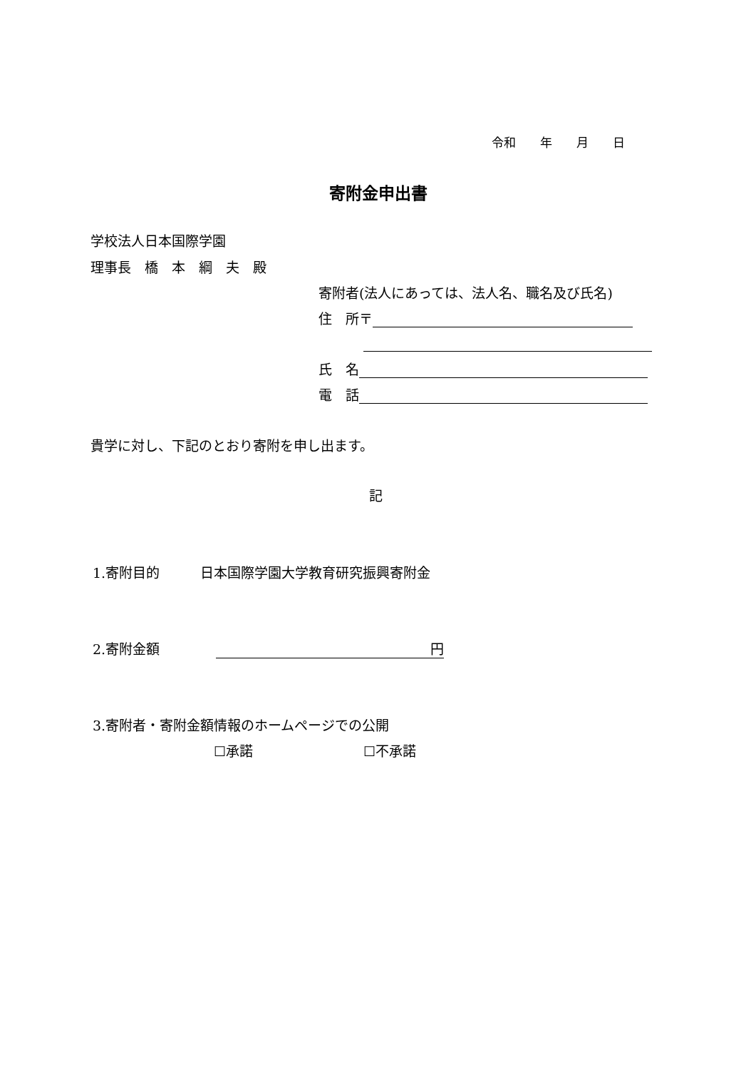令和　　年　　月　　日
寄附金申出書
学校法人日本国際学園
理事長　橋　本　綱　夫　殿
寄附者(法人にあっては、法人名、職名及び氏名)
住　所〒
氏　名
電　話
貴学に対し、下記のとおり寄附を申し出ます。
記
1.寄附目的　　　日本国際学園大学教育研究振興寄附金
2.寄附金額 円
3.寄附者・寄附金額情報のホームページでの公開
☐承諾 ☐不承諾